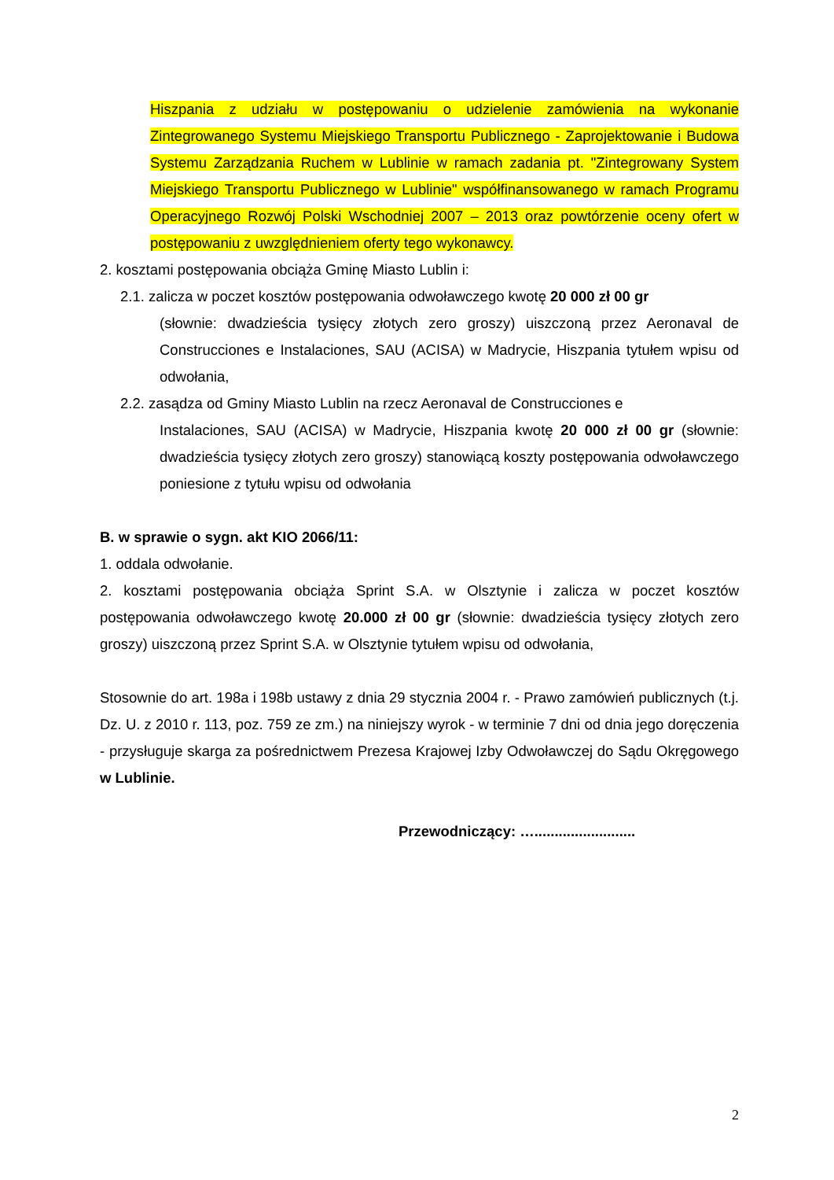Hiszpania z udziału w postępowaniu o udzielenie zamówienia na wykonanie Zintegrowanego Systemu Miejskiego Transportu Publicznego - Zaprojektowanie i Budowa Systemu Zarządzania Ruchem w Lublinie w ramach zadania pt. "Zintegrowany System Miejskiego Transportu Publicznego w Lublinie" współfinansowanego w ramach Programu Operacyjnego Rozwój Polski Wschodniej 2007 – 2013 oraz powtórzenie oceny ofert w postępowaniu z uwzględnieniem oferty tego wykonawcy.
2. kosztami postępowania obciąża Gminę Miasto Lublin i:
2.1. zalicza w poczet kosztów postępowania odwoławczego kwotę 20 000 zł 00 gr
(słownie: dwadzieścia tysięcy złotych zero groszy) uiszczoną przez Aeronaval de Construcciones e Instalaciones, SAU (ACISA) w Madrycie, Hiszpania tytułem wpisu od odwołania,
2.2. zasądza od Gminy Miasto Lublin na rzecz Aeronaval de Construcciones e
Instalaciones, SAU (ACISA) w Madrycie, Hiszpania kwotę 20 000 zł 00 gr (słownie: dwadzieścia tysięcy złotych zero groszy) stanowiącą koszty postępowania odwoławczego poniesione z tytułu wpisu od odwołania
B. w sprawie o sygn. akt KIO 2066/11:
1. oddala odwołanie.
2. kosztami postępowania obciąża Sprint S.A. w Olsztynie i zalicza w poczet kosztów postępowania odwoławczego kwotę 20.000 zł 00 gr (słownie: dwadzieścia tysięcy złotych zero groszy) uiszczoną przez Sprint S.A. w Olsztynie tytułem wpisu od odwołania,
Stosownie do art. 198a i 198b ustawy z dnia 29 stycznia 2004 r. - Prawo zamówień publicznych (t.j. Dz. U. z 2010 r. 113, poz. 759 ze zm.) na niniejszy wyrok - w terminie 7 dni od dnia jego doręczenia - przysługuje skarga za pośrednictwem Prezesa Krajowej Izby Odwoławczej do Sądu Okręgowego w Lublinie.
Przewodniczący: ….........................
2